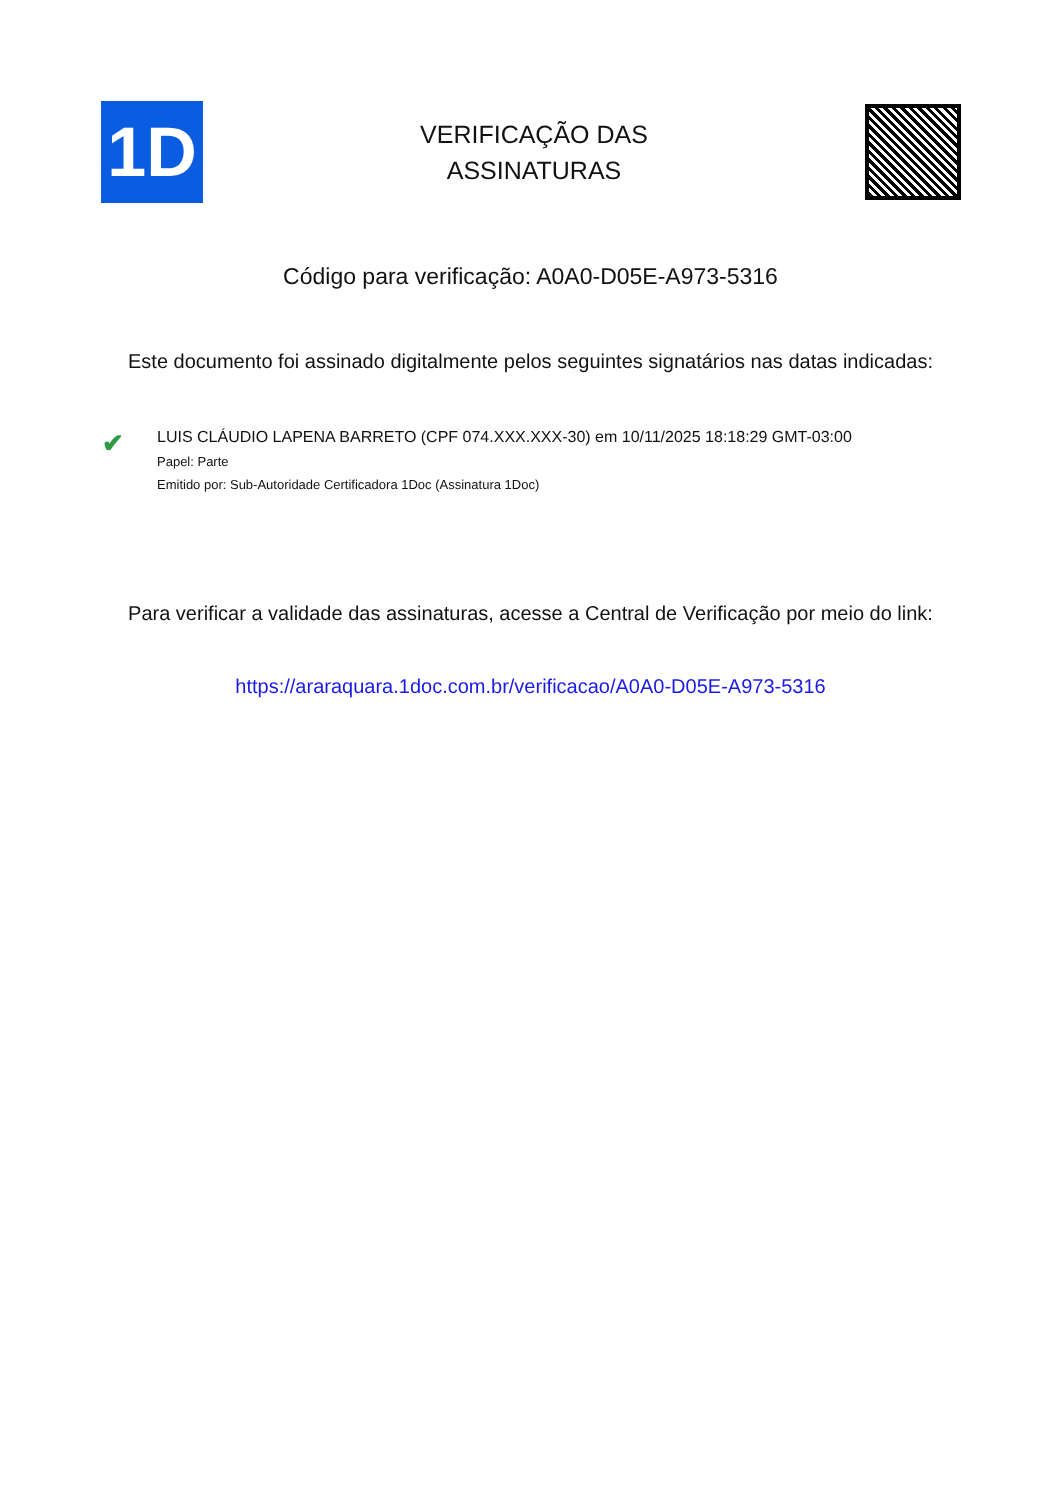1D
VERIFICAÇÃO DAS
ASSINATURAS
Código para verificação: A0A0-D05E-A973-5316
Este documento foi assinado digitalmente pelos seguintes signatários nas datas indicadas:
✔
LUIS CLÁUDIO LAPENA BARRETO (CPF 074.XXX.XXX-30) em 10/11/2025 18:18:29 GMT-03:00
Papel: Parte
Emitido por: Sub-Autoridade Certificadora 1Doc (Assinatura 1Doc)
Para verificar a validade das assinaturas, acesse a Central de Verificação por meio do link:
https://araraquara.1doc.com.br/verificacao/A0A0-D05E-A973-5316